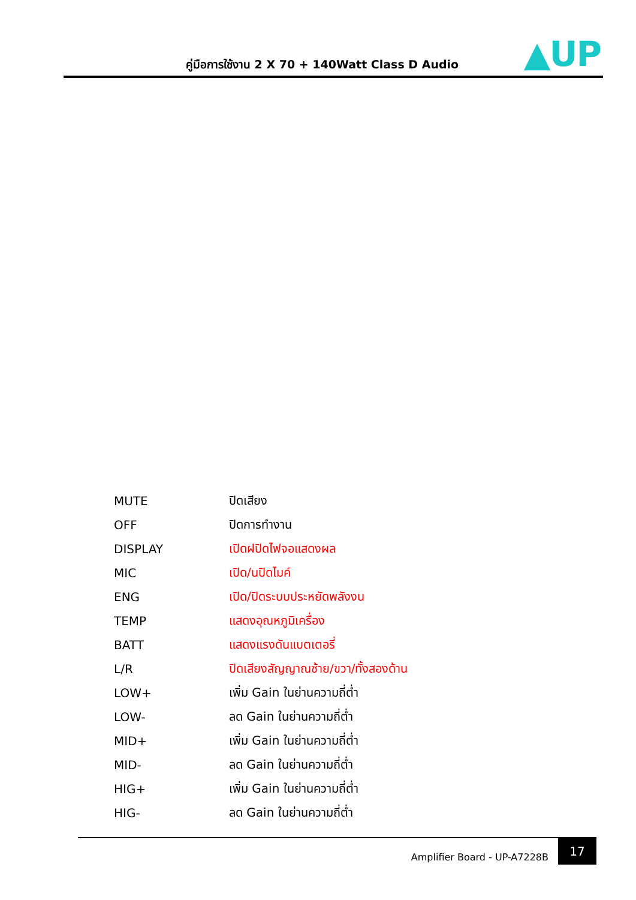คู่มือการใช้งาน 2 X 70 + 140Watt Class D Audio
▲UP
| MUTE | ปิดเสียง |
| OFF | ปิดการทำงาน |
| DISPLAY | เปิดฝปิดไฟจอแสดงผล |
| MIC | เปิด/นปิดไมค์ |
| ENG | เปิด/ปิดระบบประหยัดพลังงน |
| TEMP | แสดงอุณหภูมิเครื่อง |
| BATT | แสดงแรงดันแบตเตอรี่ |
| L/R | ปิดเสียงสัญญาณซ้าย/ขวา/ทั้งสองด้าน |
| LOW+ | เพิ่ม Gain ในย่านความถี่ต่ำ |
| LOW- | ลด Gain ในย่านความถี่ต่ำ |
| MID+ | เพิ่ม Gain ในย่านความถี่ต่ำ |
| MID- | ลด Gain ในย่านความถี่ต่ำ |
| HIG+ | เพิ่ม Gain ในย่านความถี่ต่ำ |
| HIG- | ลด Gain ในย่านความถี่ต่ำ |
Amplifier Board - UP-A7228B
17